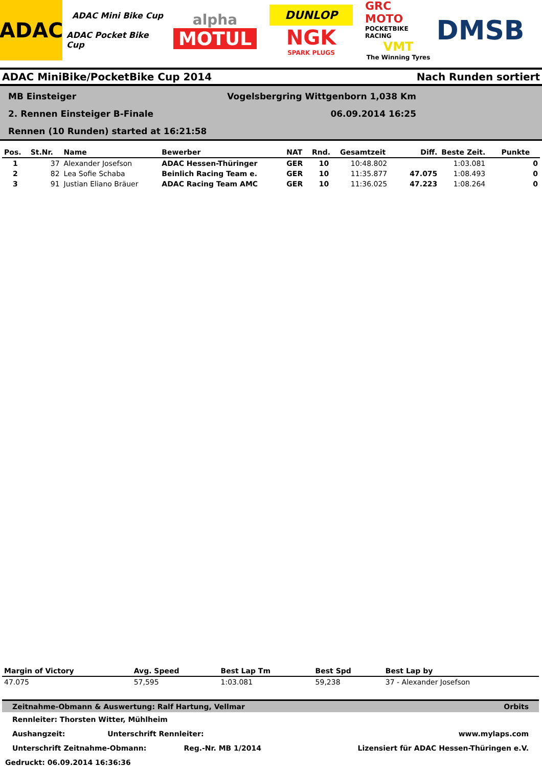ADAC
ADAC Mini Bike Cup
ADAC Pocket Bike Cup
alpha
MOTUL
DUNLOP
NGK
SPARK PLUGS
GRC MOTO
POCKETBIKE RACING
VMT
The Winning Tyres
DMSB
ADAC MiniBike/PocketBike Cup 2014 Nach Runden sortiert
MB Einsteiger
2. Rennen Einsteiger B-Finale
Rennen (10 Runden) started at 16:21:58
Vogelsbergring Wittgenborn 1,038 Km
06.09.2014 16:25
| Pos. | St.Nr. | Name | Bewerber | NAT | Rnd. | Gesamtzeit | Diff. | Beste Zeit. | Punkte |
| --- | --- | --- | --- | --- | --- | --- | --- | --- | --- |
| 1 | 37 | Alexander Josefson | ADAC Hessen-Thüringer | GER | 10 | 10:48.802 | | 1:03.081 | 0 |
| 2 | 82 | Lea Sofie Schaba | Beinlich Racing Team e. | GER | 10 | 11:35.877 | 47.075 | 1:08.493 | 0 |
| 3 | 91 | Justian Eliano Bräuer | ADAC Racing Team AMC | GER | 10 | 11:36.025 | 47.223 | 1:08.264 | 0 |
| Margin of Victory | Avg. Speed | Best Lap Tm | Best Spd | Best Lap by |
| --- | --- | --- | --- | --- |
| 47.075 | 57,595 | 1:03.081 | 59,238 | 37 - Alexander Josefson |
Zeitnahme-Obmann & Auswertung: Ralf Hartung, Vellmar Orbits
Rennleiter: Thorsten Witter, Mühlheim
Aushangzeit: Unterschrift Rennleiter: www.mylaps.com
Unterschrift Zeitnahme-Obmann: Reg.-Nr. MB 1/2014 Lizensiert für ADAC Hessen-Thüringen e.V.
Gedruckt: 06.09.2014 16:36:36